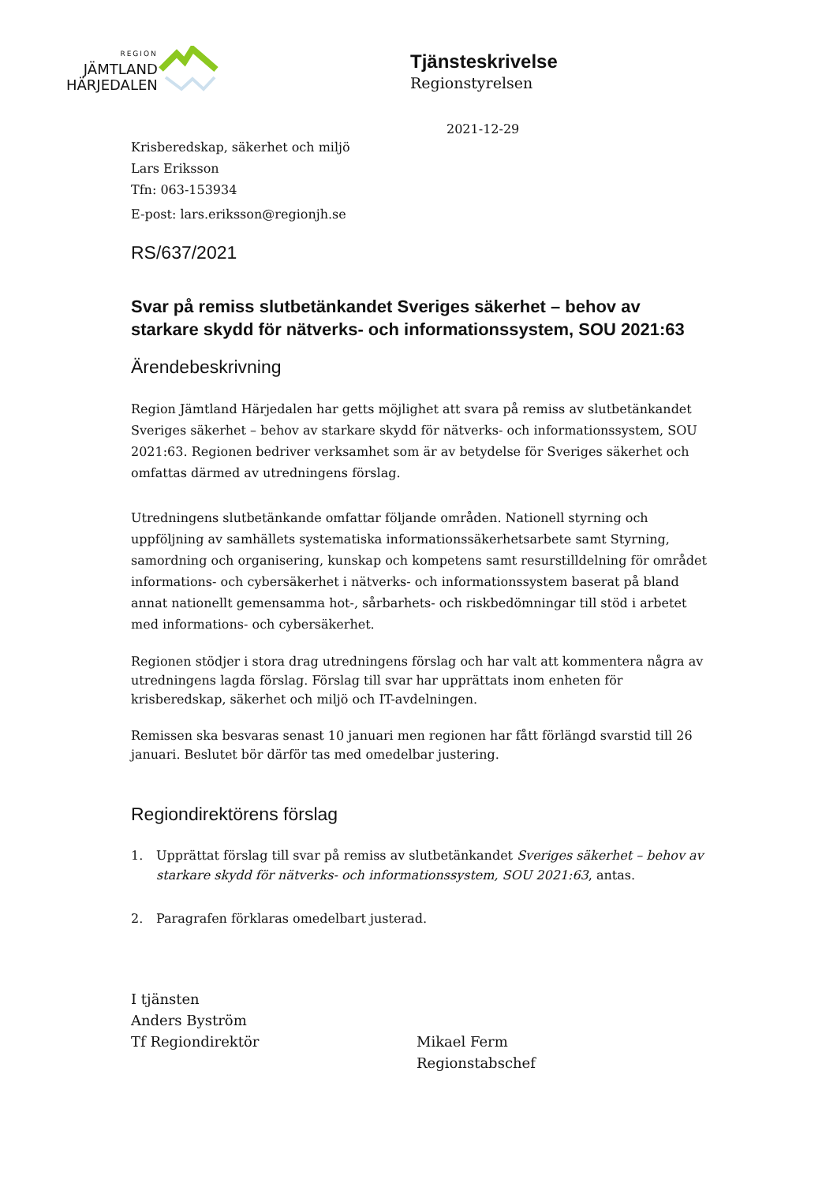REGION
JÄMTLAND
HÄRJEDALEN
Tjänsteskrivelse
Regionstyrelsen
2021-12-29
Krisberedskap, säkerhet och miljö
Lars Eriksson
Tfn: 063-153934
E-post: lars.eriksson@regionjh.se
RS/637/2021
Svar på remiss slutbetänkandet Sveriges säkerhet – behov av starkare skydd för nätverks- och informationssystem, SOU 2021:63
Ärendebeskrivning
Region Jämtland Härjedalen har getts möjlighet att svara på remiss av slutbetänkandet Sveriges säkerhet – behov av starkare skydd för nätverks- och informationssystem, SOU 2021:63. Regionen bedriver verksamhet som är av betydelse för Sveriges säkerhet och omfattas därmed av utredningens förslag.
Utredningens slutbetänkande omfattar följande områden. Nationell styrning och uppföljning av samhällets systematiska informationssäkerhetsarbete samt Styrning, samordning och organisering, kunskap och kompetens samt resurstilldelning för området informations- och cybersäkerhet i nätverks- och informationssystem baserat på bland annat nationellt gemensamma hot-, sårbarhets- och riskbedömningar till stöd i arbetet med informations- och cybersäkerhet.
Regionen stödjer i stora drag utredningens förslag och har valt att kommentera några av utredningens lagda förslag. Förslag till svar har upprättats inom enheten för krisberedskap, säkerhet och miljö och IT-avdelningen.
Remissen ska besvaras senast 10 januari men regionen har fått förlängd svarstid till 26 januari. Beslutet bör därför tas med omedelbar justering.
Regiondirektörens förslag
1. Upprättat förslag till svar på remiss av slutbetänkandet Sveriges säkerhet – behov av starkare skydd för nätverks- och informationssystem, SOU 2021:63, antas.
2. Paragrafen förklaras omedelbart justerad.
I tjänsten
Anders Byström
Tf Regiondirektör
Mikael Ferm
Regionstabschef